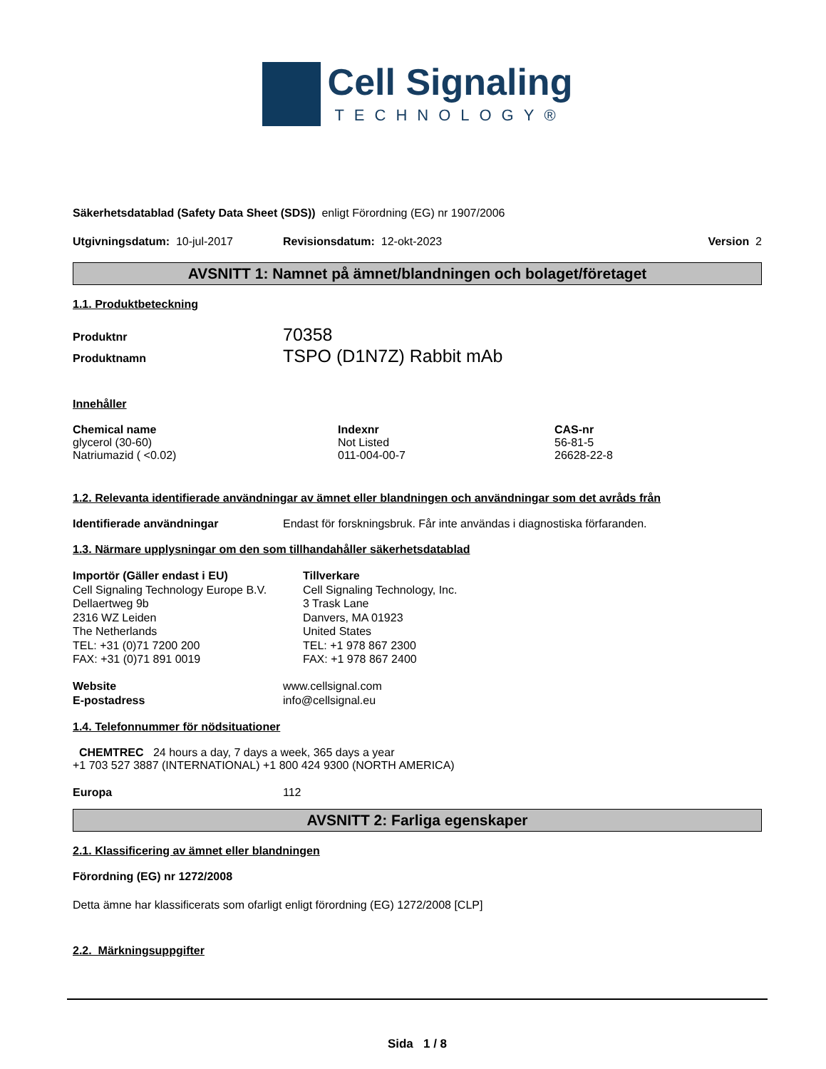Cell Signaling
TECHNOLOGY®
Säkerhetsdatablad (Safety Data Sheet (SDS)) enligt Förordning (EG) nr 1907/2006
Utgivningsdatum: 10-jul-2017 Revisionsdatum: 12-okt-2023 Version 2
AVSNITT 1: Namnet på ämnet/blandningen och bolaget/företaget
1.1. Produktbeteckning
Produktnr
Produktnamn
70358
TSPO (D1N7Z) Rabbit mAb
Innehåller
| Chemical name | Indexnr | CAS-nr |
| --- | --- | --- |
| glycerol (30-60) | Not Listed | 56-81-5 |
| Natriumazid ( <0.02) | 011-004-00-7 | 26628-22-8 |
1.2. Relevanta identifierade användningar av ämnet eller blandningen och användningar som det avråds från
Identifierade användningar Endast för forskningsbruk. Får inte användas i diagnostiska förfaranden.
1.3. Närmare upplysningar om den som tillhandahåller säkerhetsdatablad
Importör (Gäller endast i EU)
Cell Signaling Technology Europe B.V.
Dellaertweg 9b
2316 WZ Leiden
The Netherlands
TEL: +31 (0)71 7200 200
FAX: +31 (0)71 891 0019
Tillverkare
Cell Signaling Technology, Inc.
3 Trask Lane
Danvers, MA 01923
United States
TEL: +1 978 867 2300
FAX: +1 978 867 2400
Website
E-postadress
www.cellsignal.com
info@cellsignal.eu
1.4. Telefonnummer för nödsituationer
CHEMTREC 24 hours a day, 7 days a week, 365 days a year
+1 703 527 3887 (INTERNATIONAL) +1 800 424 9300 (NORTH AMERICA)
Europa 112
AVSNITT 2: Farliga egenskaper
2.1. Klassificering av ämnet eller blandningen
Förordning (EG) nr 1272/2008
Detta ämne har klassificerats som ofarligt enligt förordning (EG) 1272/2008 [CLP]
2.2. Märkningsuppgifter
Sida 1 / 8